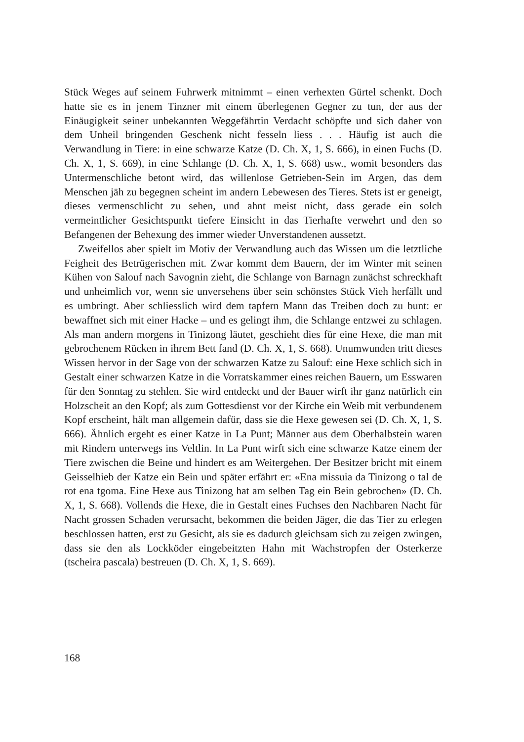Stück Weges auf seinem Fuhrwerk mitnimmt – einen verhexten Gürtel schenkt. Doch hatte sie es in jenem Tinzner mit einem überlegenen Gegner zu tun, der aus der Einäugigkeit seiner unbekannten Weggefährtin Verdacht schöpfte und sich daher von dem Unheil bringenden Geschenk nicht fesseln liess . . . Häufig ist auch die Verwandlung in Tiere: in eine schwarze Katze (D. Ch. X, 1, S. 666), in einen Fuchs (D. Ch. X, 1, S. 669), in eine Schlange (D. Ch. X, 1, S. 668) usw., womit besonders das Untermenschliche betont wird, das willenlose Getrieben-Sein im Argen, das dem Menschen jäh zu begegnen scheint im andern Lebewesen des Tieres. Stets ist er geneigt, dieses vermenschlicht zu sehen, und ahnt meist nicht, dass gerade ein solch vermeintlicher Gesichtspunkt tiefere Einsicht in das Tierhafte verwehrt und den so Befangenen der Behexung des immer wieder Unverstandenen aussetzt.
Zweifellos aber spielt im Motiv der Verwandlung auch das Wissen um die letztliche Feigheit des Betrügerischen mit. Zwar kommt dem Bauern, der im Winter mit seinen Kühen von Salouf nach Savognin zieht, die Schlange von Barnagn zunächst schreckhaft und unheimlich vor, wenn sie unversehens über sein schönstes Stück Vieh herfällt und es umbringt. Aber schliesslich wird dem tapfern Mann das Treiben doch zu bunt: er bewaffnet sich mit einer Hacke – und es gelingt ihm, die Schlange entzwei zu schlagen. Als man andern morgens in Tinizong läutet, geschieht dies für eine Hexe, die man mit gebrochenem Rücken in ihrem Bett fand (D. Ch. X, 1, S. 668). Unumwunden tritt dieses Wissen hervor in der Sage von der schwarzen Katze zu Salouf: eine Hexe schlich sich in Gestalt einer schwarzen Katze in die Vorratskammer eines reichen Bauern, um Esswaren für den Sonntag zu stehlen. Sie wird entdeckt und der Bauer wirft ihr ganz natürlich ein Holzscheit an den Kopf; als zum Gottesdienst vor der Kirche ein Weib mit verbundenem Kopf erscheint, hält man allgemein dafür, dass sie die Hexe gewesen sei (D. Ch. X, 1, S. 666). Ähnlich ergeht es einer Katze in La Punt; Männer aus dem Oberhalbstein waren mit Rindern unterwegs ins Veltlin. In La Punt wirft sich eine schwarze Katze einem der Tiere zwischen die Beine und hindert es am Weitergehen. Der Besitzer bricht mit einem Geisselhieb der Katze ein Bein und später erfährt er: «Ena missuia da Tinizong o tal de rot ena tgoma. Eine Hexe aus Tinizong hat am selben Tag ein Bein gebrochen» (D. Ch. X, 1, S. 668). Vollends die Hexe, die in Gestalt eines Fuchses den Nachbaren Nacht für Nacht grossen Schaden verursacht, bekommen die beiden Jäger, die das Tier zu erlegen beschlossen hatten, erst zu Gesicht, als sie es dadurch gleichsam sich zu zeigen zwingen, dass sie den als Lockköder eingebeitzten Hahn mit Wachstropfen der Osterkerze (tscheira pascala) bestreuen (D. Ch. X, 1, S. 669).
168